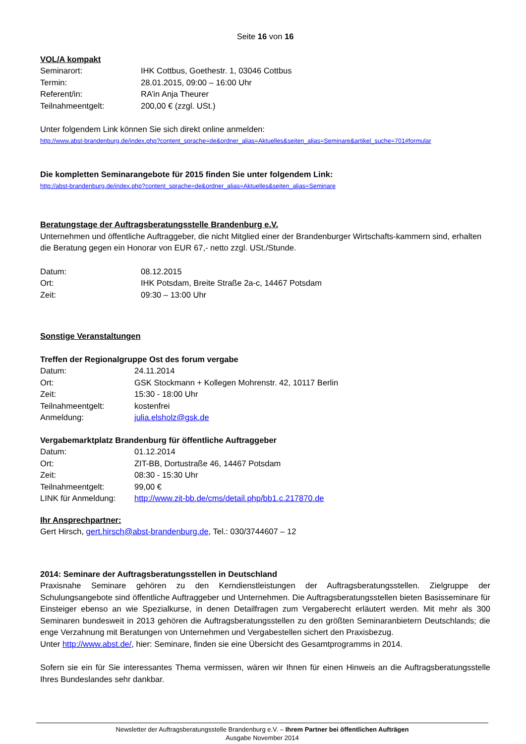Seite 16 von 16
VOL/A kompakt
| Seminarort: | IHK Cottbus, Goethestr. 1, 03046 Cottbus |
| Termin: | 28.01.2015, 09:00 – 16:00 Uhr |
| Referent/in: | RA’in Anja Theurer |
| Teilnahmeentgelt: | 200,00 € (zzgl. USt.) |
Unter folgendem Link können Sie sich direkt online anmelden:
http://www.abst-brandenburg.de/index.php?content_sprache=de&ordner_alias=Aktuelles&seiten_alias=Seminare&artikel_suche=701#formular
Die kompletten Seminarangebote für 2015 finden Sie unter folgendem Link:
http://abst-brandenburg.de/index.php?content_sprache=de&ordner_alias=Aktuelles&seiten_alias=Seminare
Beratungstage der Auftragsberatungsstelle Brandenburg e.V.
Unternehmen und öffentliche Auftraggeber, die nicht Mitglied einer der Brandenburger Wirtschafts-kammern sind, erhalten die Beratung gegen ein Honorar von EUR 67,- netto zzgl. USt./Stunde.
| Datum: | 08.12.2015 |
| Ort: | IHK Potsdam, Breite Straße 2a-c, 14467 Potsdam |
| Zeit: | 09:30 – 13:00 Uhr |
Sonstige Veranstaltungen
Treffen der Regionalgruppe Ost des forum vergabe
| Datum: | 24.11.2014 |
| Ort: | GSK Stockmann + Kollegen Mohrenstr. 42, 10117 Berlin |
| Zeit: | 15:30 - 18:00 Uhr |
| Teilnahmeentgelt: | kostenfrei |
| Anmeldung: | julia.elsholz@gsk.de |
Vergabemarktplatz Brandenburg für öffentliche Auftraggeber
| Datum: | 01.12.2014 |
| Ort: | ZIT-BB, Dortustraße 46, 14467 Potsdam |
| Zeit: | 08:30 - 15:30 Uhr |
| Teilnahmeentgelt: | 99,00 € |
| LINK für Anmeldung: | http://www.zit-bb.de/cms/detail.php/bb1.c.217870.de |
Ihr Ansprechpartner:
Gert Hirsch, gert.hirsch@abst-brandenburg.de, Tel.: 030/3744607 – 12
2014: Seminare der Auftragsberatungsstellen in Deutschland
Praxisnahe Seminare gehören zu den Kerndienstleistungen der Auftragsberatungsstellen. Zielgruppe der Schulungsangebote sind öffentliche Auftraggeber und Unternehmen. Die Auftragsberatungsstellen bieten Basisseminare für Einsteiger ebenso an wie Spezialkurse, in denen Detailfragen zum Vergaberecht erläutert werden. Mit mehr als 300 Seminaren bundesweit in 2013 gehören die Auftragsberatungsstellen zu den größten Seminaranbietern Deutschlands; die enge Verzahnung mit Beratungen von Unternehmen und Vergabestellen sichert den Praxisbezug.
Unter http://www.abst.de/, hier: Seminare, finden sie eine Übersicht des Gesamtprogramms in 2014.
Sofern sie ein für Sie interessantes Thema vermissen, wären wir Ihnen für einen Hinweis an die Auftragsberatungsstelle Ihres Bundeslandes sehr dankbar.
Newsletter der Auftragsberatungsstelle Brandenburg e.V. – Ihrem Partner bei öffentlichen Aufträgen
Ausgabe November 2014